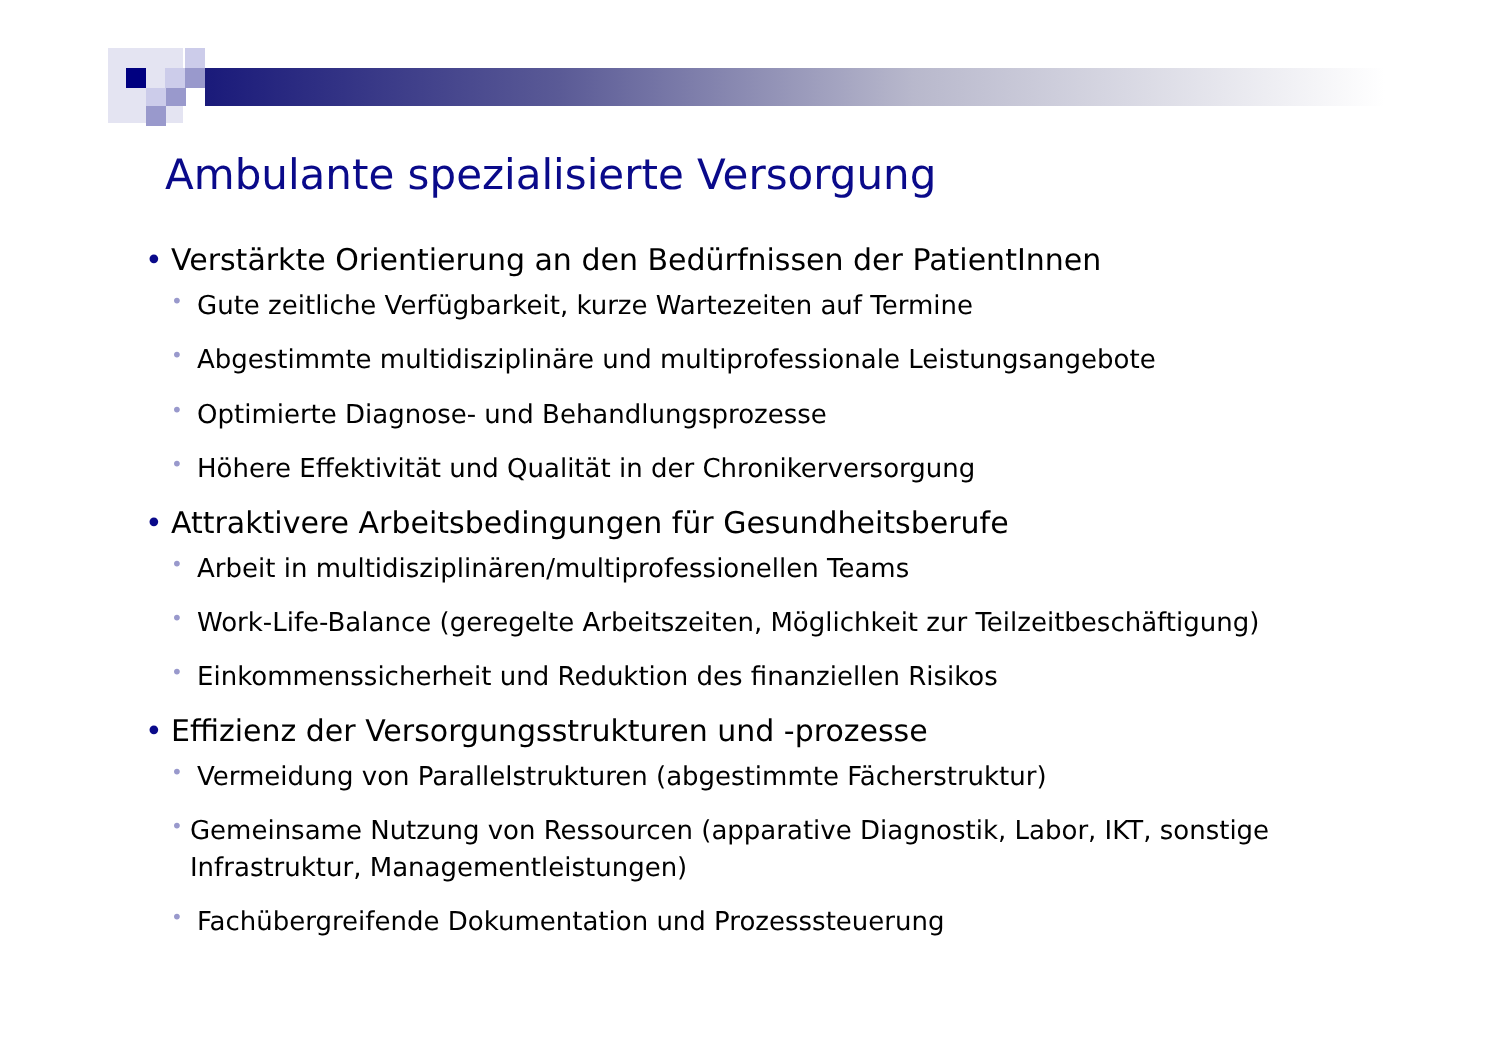Ambulante spezialisierte Versorgung
• Verstärkte Orientierung an den Bedürfnissen der PatientInnen
• Gute zeitliche Verfügbarkeit, kurze Wartezeiten auf Termine
• Abgestimmte multidisziplinäre und multiprofessionale Leistungsangebote
• Optimierte Diagnose- und Behandlungsprozesse
• Höhere Effektivität und Qualität in der Chronikerversorgung
• Attraktivere Arbeitsbedingungen für Gesundheitsberufe
• Arbeit in multidisziplinären/multiprofessionellen Teams
• Work-Life-Balance (geregelte Arbeitszeiten, Möglichkeit zur Teilzeitbeschäftigung)
• Einkommenssicherheit und Reduktion des finanziellen Risikos
• Effizienz der Versorgungsstrukturen und -prozesse
• Vermeidung von Parallelstrukturen (abgestimmte Fächerstruktur)
• Gemeinsame Nutzung von Ressourcen (apparative Diagnostik, Labor, IKT, sonstige Infrastruktur, Managementleistungen)
• Fachübergreifende Dokumentation und Prozesssteuerung